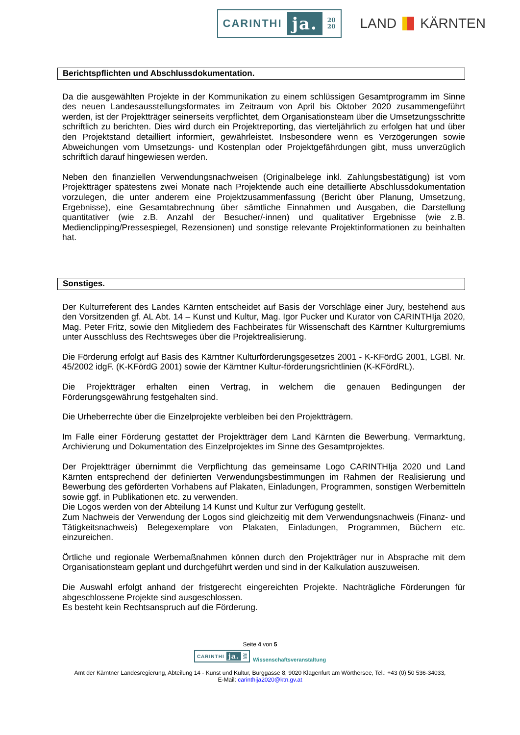CARINTHI ja. 20
20
LAND KÄRNTEN
Berichtspflichten und Abschlussdokumentation.
Da die ausgewählten Projekte in der Kommunikation zu einem schlüssigen Gesamtprogramm im Sinne des neuen Landesausstellungsformates im Zeitraum von April bis Oktober 2020 zusammengeführt werden, ist der Projektträger seinerseits verpflichtet, dem Organisationsteam über die Umsetzungsschritte schriftlich zu berichten. Dies wird durch ein Projektreporting, das vierteljährlich zu erfolgen hat und über den Projektstand detailliert informiert, gewährleistet. Insbesondere wenn es Verzögerungen sowie Abweichungen vom Umsetzungs- und Kostenplan oder Projektgefährdungen gibt, muss unverzüglich schriftlich darauf hingewiesen werden.
Neben den finanziellen Verwendungsnachweisen (Originalbelege inkl. Zahlungsbestätigung) ist vom Projektträger spätestens zwei Monate nach Projektende auch eine detaillierte Abschlussdokumentation vorzulegen, die unter anderem eine Projektzusammenfassung (Bericht über Planung, Umsetzung, Ergebnisse), eine Gesamtabrechnung über sämtliche Einnahmen und Ausgaben, die Darstellung quantitativer (wie z.B. Anzahl der Besucher/-innen) und qualitativer Ergebnisse (wie z.B. Medienclipping/Pressespiegel, Rezensionen) und sonstige relevante Projektinformationen zu beinhalten hat.
Sonstiges.
Der Kulturreferent des Landes Kärnten entscheidet auf Basis der Vorschläge einer Jury, bestehend aus den Vorsitzenden gf. AL Abt. 14 – Kunst und Kultur, Mag. Igor Pucker und Kurator von CARINTHIja 2020, Mag. Peter Fritz, sowie den Mitgliedern des Fachbeirates für Wissenschaft des Kärntner Kulturgremiums unter Ausschluss des Rechtsweges über die Projektrealisierung.
Die Förderung erfolgt auf Basis des Kärntner Kulturförderungsgesetzes 2001 - K-KFördG 2001, LGBl. Nr. 45/2002 idgF. (K-KFördG 2001) sowie der Kärntner Kultur-förderungsrichtlinien (K-KFördRL).
Die Projektträger erhalten einen Vertrag, in welchem die genauen Bedingungen der Förderungsgewährung festgehalten sind.
Die Urheberrechte über die Einzelprojekte verbleiben bei den Projektträgern.
Im Falle einer Förderung gestattet der Projektträger dem Land Kärnten die Bewerbung, Vermarktung, Archivierung und Dokumentation des Einzelprojektes im Sinne des Gesamtprojektes.
Der Projektträger übernimmt die Verpflichtung das gemeinsame Logo CARINTHIja 2020 und Land Kärnten entsprechend der definierten Verwendungsbestimmungen im Rahmen der Realisierung und Bewerbung des geförderten Vorhabens auf Plakaten, Einladungen, Programmen, sonstigen Werbemitteln sowie ggf. in Publikationen etc. zu verwenden.
Die Logos werden von der Abteilung 14 Kunst und Kultur zur Verfügung gestellt.
Zum Nachweis der Verwendung der Logos sind gleichzeitig mit dem Verwendungsnachweis (Finanz- und Tätigkeitsnachweis) Belegexemplare von Plakaten, Einladungen, Programmen, Büchern etc. einzureichen.
Örtliche und regionale Werbemaßnahmen können durch den Projektträger nur in Absprache mit dem Organisationsteam geplant und durchgeführt werden und sind in der Kalkulation auszuweisen.
Die Auswahl erfolgt anhand der fristgerecht eingereichten Projekte. Nachträgliche Förderungen für abgeschlossene Projekte sind ausgeschlossen.
Es besteht kein Rechtsanspruch auf die Förderung.
Seite 4 von 5
CARINTHI ja. 20
20
Wissenschaftsveranstaltung
Amt der Kärntner Landesregierung, Abteilung 14 - Kunst und Kultur, Burggasse 8, 9020 Klagenfurt am Wörthersee, Tel.: +43 (0) 50 536-34033,
E-Mail: carinthija2020@ktn.gv.at